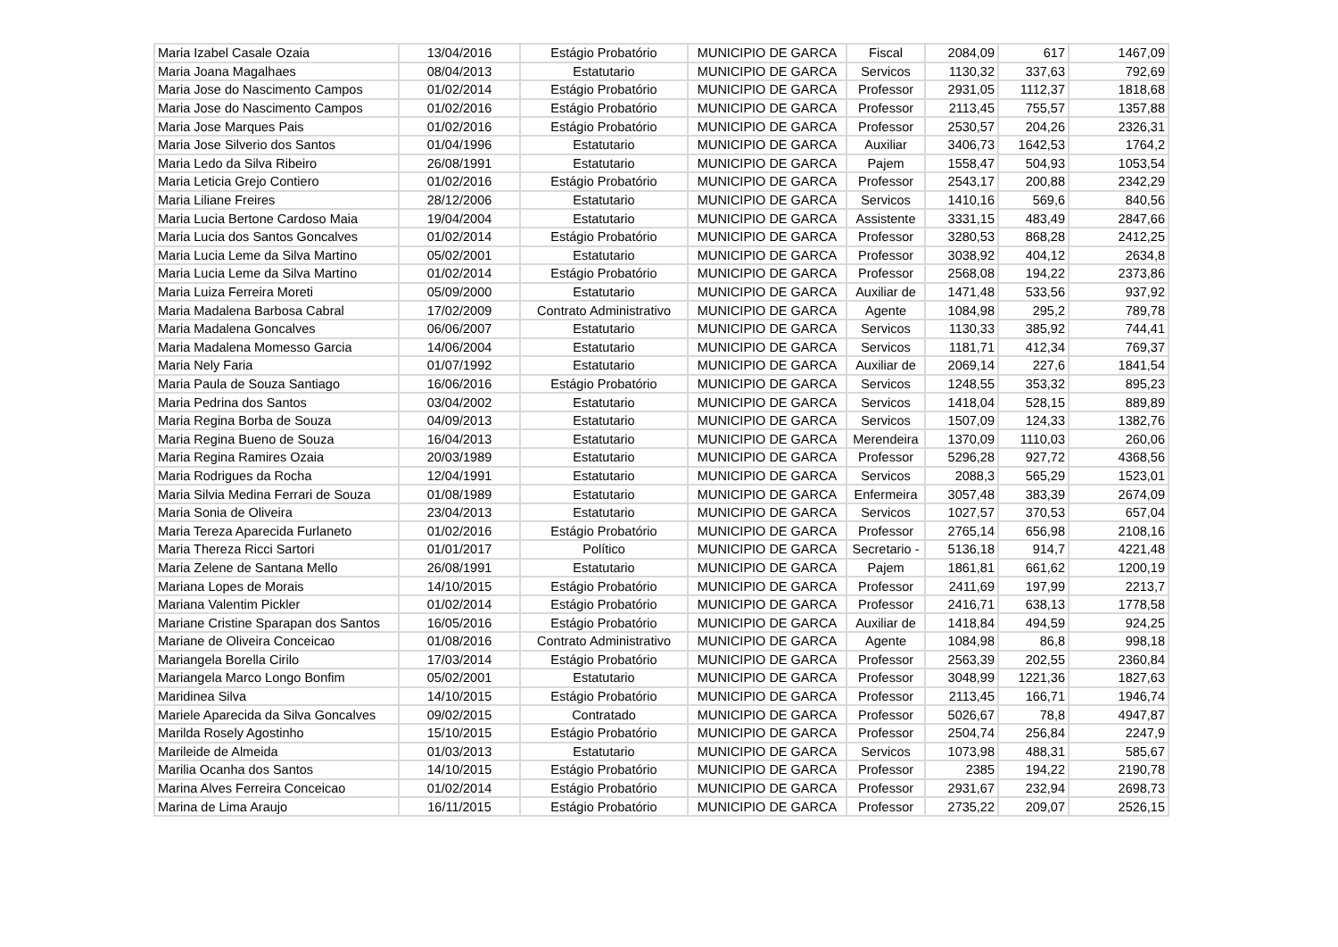| Maria Izabel Casale Ozaia | 13/04/2016 | Estágio Probatório | MUNICIPIO DE GARCA | Fiscal | 2084,09 | 617 | 1467,09 |
| Maria Joana Magalhaes | 08/04/2013 | Estatutario | MUNICIPIO DE GARCA | Servicos | 1130,32 | 337,63 | 792,69 |
| Maria Jose do Nascimento Campos | 01/02/2014 | Estágio Probatório | MUNICIPIO DE GARCA | Professor | 2931,05 | 1112,37 | 1818,68 |
| Maria Jose do Nascimento Campos | 01/02/2016 | Estágio Probatório | MUNICIPIO DE GARCA | Professor | 2113,45 | 755,57 | 1357,88 |
| Maria Jose Marques Pais | 01/02/2016 | Estágio Probatório | MUNICIPIO DE GARCA | Professor | 2530,57 | 204,26 | 2326,31 |
| Maria Jose Silverio dos Santos | 01/04/1996 | Estatutario | MUNICIPIO DE GARCA | Auxiliar | 3406,73 | 1642,53 | 1764,2 |
| Maria Ledo da Silva Ribeiro | 26/08/1991 | Estatutario | MUNICIPIO DE GARCA | Pajem | 1558,47 | 504,93 | 1053,54 |
| Maria Leticia Grejo Contiero | 01/02/2016 | Estágio Probatório | MUNICIPIO DE GARCA | Professor | 2543,17 | 200,88 | 2342,29 |
| Maria Liliane Freires | 28/12/2006 | Estatutario | MUNICIPIO DE GARCA | Servicos | 1410,16 | 569,6 | 840,56 |
| Maria Lucia Bertone Cardoso Maia | 19/04/2004 | Estatutario | MUNICIPIO DE GARCA | Assistente | 3331,15 | 483,49 | 2847,66 |
| Maria Lucia dos Santos Goncalves | 01/02/2014 | Estágio Probatório | MUNICIPIO DE GARCA | Professor | 3280,53 | 868,28 | 2412,25 |
| Maria Lucia Leme da Silva Martino | 05/02/2001 | Estatutario | MUNICIPIO DE GARCA | Professor | 3038,92 | 404,12 | 2634,8 |
| Maria Lucia Leme da Silva Martino | 01/02/2014 | Estágio Probatório | MUNICIPIO DE GARCA | Professor | 2568,08 | 194,22 | 2373,86 |
| Maria Luiza Ferreira Moreti | 05/09/2000 | Estatutario | MUNICIPIO DE GARCA | Auxiliar de | 1471,48 | 533,56 | 937,92 |
| Maria Madalena Barbosa Cabral | 17/02/2009 | Contrato Administrativo | MUNICIPIO DE GARCA | Agente | 1084,98 | 295,2 | 789,78 |
| Maria Madalena Goncalves | 06/06/2007 | Estatutario | MUNICIPIO DE GARCA | Servicos | 1130,33 | 385,92 | 744,41 |
| Maria Madalena Momesso Garcia | 14/06/2004 | Estatutario | MUNICIPIO DE GARCA | Servicos | 1181,71 | 412,34 | 769,37 |
| Maria Nely Faria | 01/07/1992 | Estatutario | MUNICIPIO DE GARCA | Auxiliar de | 2069,14 | 227,6 | 1841,54 |
| Maria Paula de Souza Santiago | 16/06/2016 | Estágio Probatório | MUNICIPIO DE GARCA | Servicos | 1248,55 | 353,32 | 895,23 |
| Maria Pedrina dos Santos | 03/04/2002 | Estatutario | MUNICIPIO DE GARCA | Servicos | 1418,04 | 528,15 | 889,89 |
| Maria Regina Borba de Souza | 04/09/2013 | Estatutario | MUNICIPIO DE GARCA | Servicos | 1507,09 | 124,33 | 1382,76 |
| Maria Regina Bueno de Souza | 16/04/2013 | Estatutario | MUNICIPIO DE GARCA | Merendeira | 1370,09 | 1110,03 | 260,06 |
| Maria Regina Ramires Ozaia | 20/03/1989 | Estatutario | MUNICIPIO DE GARCA | Professor | 5296,28 | 927,72 | 4368,56 |
| Maria Rodrigues da Rocha | 12/04/1991 | Estatutario | MUNICIPIO DE GARCA | Servicos | 2088,3 | 565,29 | 1523,01 |
| Maria Silvia Medina Ferrari de Souza | 01/08/1989 | Estatutario | MUNICIPIO DE GARCA | Enfermeira | 3057,48 | 383,39 | 2674,09 |
| Maria Sonia de Oliveira | 23/04/2013 | Estatutario | MUNICIPIO DE GARCA | Servicos | 1027,57 | 370,53 | 657,04 |
| Maria Tereza Aparecida Furlaneto | 01/02/2016 | Estágio Probatório | MUNICIPIO DE GARCA | Professor | 2765,14 | 656,98 | 2108,16 |
| Maria Thereza Ricci Sartori | 01/01/2017 | Político | MUNICIPIO DE GARCA | Secretario - | 5136,18 | 914,7 | 4221,48 |
| Maria Zelene de Santana Mello | 26/08/1991 | Estatutario | MUNICIPIO DE GARCA | Pajem | 1861,81 | 661,62 | 1200,19 |
| Mariana Lopes de Morais | 14/10/2015 | Estágio Probatório | MUNICIPIO DE GARCA | Professor | 2411,69 | 197,99 | 2213,7 |
| Mariana Valentim Pickler | 01/02/2014 | Estágio Probatório | MUNICIPIO DE GARCA | Professor | 2416,71 | 638,13 | 1778,58 |
| Mariane Cristine Sparapan dos Santos | 16/05/2016 | Estágio Probatório | MUNICIPIO DE GARCA | Auxiliar de | 1418,84 | 494,59 | 924,25 |
| Mariane de Oliveira Conceicao | 01/08/2016 | Contrato Administrativo | MUNICIPIO DE GARCA | Agente | 1084,98 | 86,8 | 998,18 |
| Mariangela Borella Cirilo | 17/03/2014 | Estágio Probatório | MUNICIPIO DE GARCA | Professor | 2563,39 | 202,55 | 2360,84 |
| Mariangela Marco Longo Bonfim | 05/02/2001 | Estatutario | MUNICIPIO DE GARCA | Professor | 3048,99 | 1221,36 | 1827,63 |
| Maridinea Silva | 14/10/2015 | Estágio Probatório | MUNICIPIO DE GARCA | Professor | 2113,45 | 166,71 | 1946,74 |
| Mariele Aparecida da Silva Goncalves | 09/02/2015 | Contratado | MUNICIPIO DE GARCA | Professor | 5026,67 | 78,8 | 4947,87 |
| Marilda Rosely Agostinho | 15/10/2015 | Estágio Probatório | MUNICIPIO DE GARCA | Professor | 2504,74 | 256,84 | 2247,9 |
| Marileide de Almeida | 01/03/2013 | Estatutario | MUNICIPIO DE GARCA | Servicos | 1073,98 | 488,31 | 585,67 |
| Marilia Ocanha dos Santos | 14/10/2015 | Estágio Probatório | MUNICIPIO DE GARCA | Professor | 2385 | 194,22 | 2190,78 |
| Marina Alves Ferreira Conceicao | 01/02/2014 | Estágio Probatório | MUNICIPIO DE GARCA | Professor | 2931,67 | 232,94 | 2698,73 |
| Marina de Lima Araujo | 16/11/2015 | Estágio Probatório | MUNICIPIO DE GARCA | Professor | 2735,22 | 209,07 | 2526,15 |